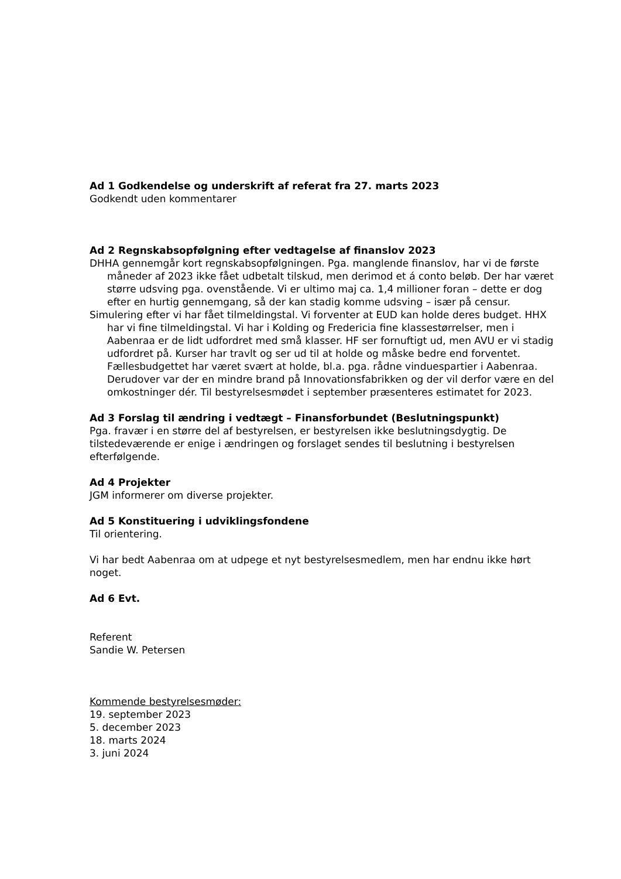Ad 1 Godkendelse og underskrift af referat fra 27. marts 2023
Godkendt uden kommentarer
Ad 2 Regnskabsopfølgning efter vedtagelse af finanslov 2023
DHHA gennemgår kort regnskabsopfølgningen. Pga. manglende finanslov, har vi de første måneder af 2023 ikke fået udbetalt tilskud, men derimod et á conto beløb. Der har været større udsving pga. ovenstående. Vi er ultimo maj ca. 1,4 millioner foran – dette er dog efter en hurtig gennemgang, så der kan stadig komme udsving – især på censur.
Simulering efter vi har fået tilmeldingstal. Vi forventer at EUD kan holde deres budget. HHX har vi fine tilmeldingstal. Vi har i Kolding og Fredericia fine klassestørrelser, men i Aabenraa er de lidt udfordret med små klasser. HF ser fornuftigt ud, men AVU er vi stadig udfordret på. Kurser har travlt og ser ud til at holde og måske bedre end forventet. Fællesbudgettet har været svært at holde, bl.a. pga. rådne vinduespartier i Aabenraa. Derudover var der en mindre brand på Innovationsfabrikken og der vil derfor være en del omkostninger dér. Til bestyrelsesmødet i september præsenteres estimatet for 2023.
Ad 3 Forslag til ændring i vedtægt – Finansforbundet (Beslutningspunkt)
Pga. fravær i en større del af bestyrelsen, er bestyrelsen ikke beslutningsdygtig. De tilstedeværende er enige i ændringen og forslaget sendes til beslutning i bestyrelsen efterfølgende.
Ad 4 Projekter
JGM informerer om diverse projekter.
Ad 5 Konstituering i udviklingsfondene
Til orientering.
Vi har bedt Aabenraa om at udpege et nyt bestyrelsesmedlem, men har endnu ikke hørt noget.
Ad 6 Evt.
Referent
Sandie W. Petersen
Kommende bestyrelsesmøder:
19. september 2023
5. december 2023
18. marts 2024
3. juni 2024